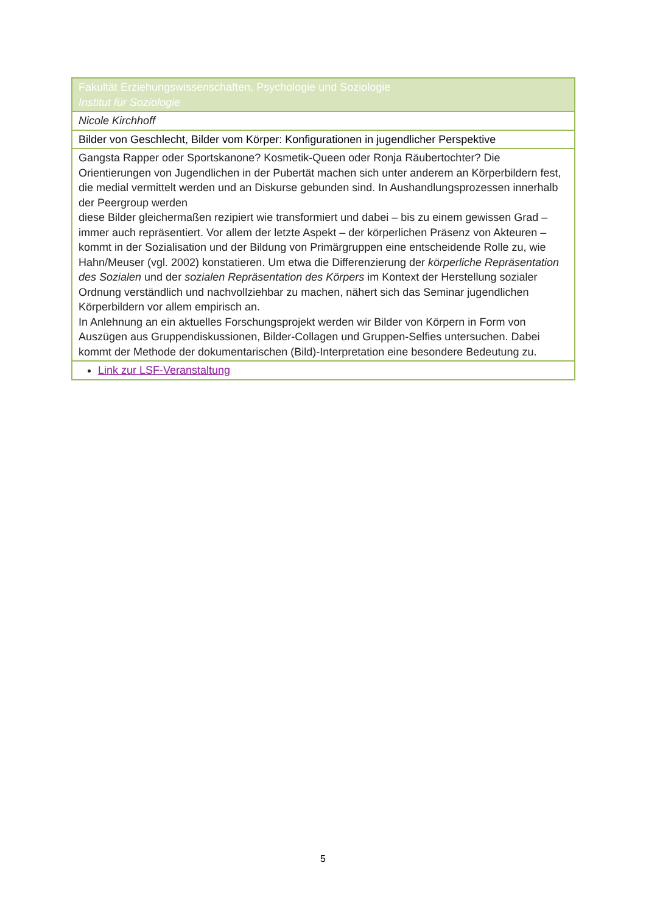| Fakultät Erziehungswissenschaften, Psychologie und Soziologie Institut für Soziologie |
| Nicole Kirchhoff |
| Bilder von Geschlecht, Bilder vom Körper: Konfigurationen in jugendlicher Perspektive |
| Gangsta Rapper oder Sportskanone? Kosmetik-Queen oder Ronja Räubertochter? Die Orientierungen von Jugendlichen in der Pubertät machen sich unter anderem an Körperbildern fest, die medial vermittelt werden und an Diskurse gebunden sind. In Aushandlungsprozessen innerhalb der Peergroup werden diese Bilder gleichermaßen rezipiert wie transformiert und dabei – bis zu einem gewissen Grad – immer auch repräsentiert. Vor allem der letzte Aspekt – der körperlichen Präsenz von Akteuren – kommt in der Sozialisation und der Bildung von Primärgruppen eine entscheidende Rolle zu, wie Hahn/Meuser (vgl. 2002) konstatieren. Um etwa die Differenzierung der körperliche Repräsentation des Sozialen und der sozialen Repräsentation des Körpers im Kontext der Herstellung sozialer Ordnung verständlich und nachvollziehbar zu machen, nähert sich das Seminar jugendlichen Körperbildern vor allem empirisch an. In Anlehnung an ein aktuelles Forschungsprojekt werden wir Bilder von Körpern in Form von Auszügen aus Gruppendiskussionen, Bilder-Collagen und Gruppen-Selfies untersuchen. Dabei kommt der Methode der dokumentarischen (Bild)-Interpretation eine besondere Bedeutung zu. |
| Link zur LSF-Veranstaltung |
5